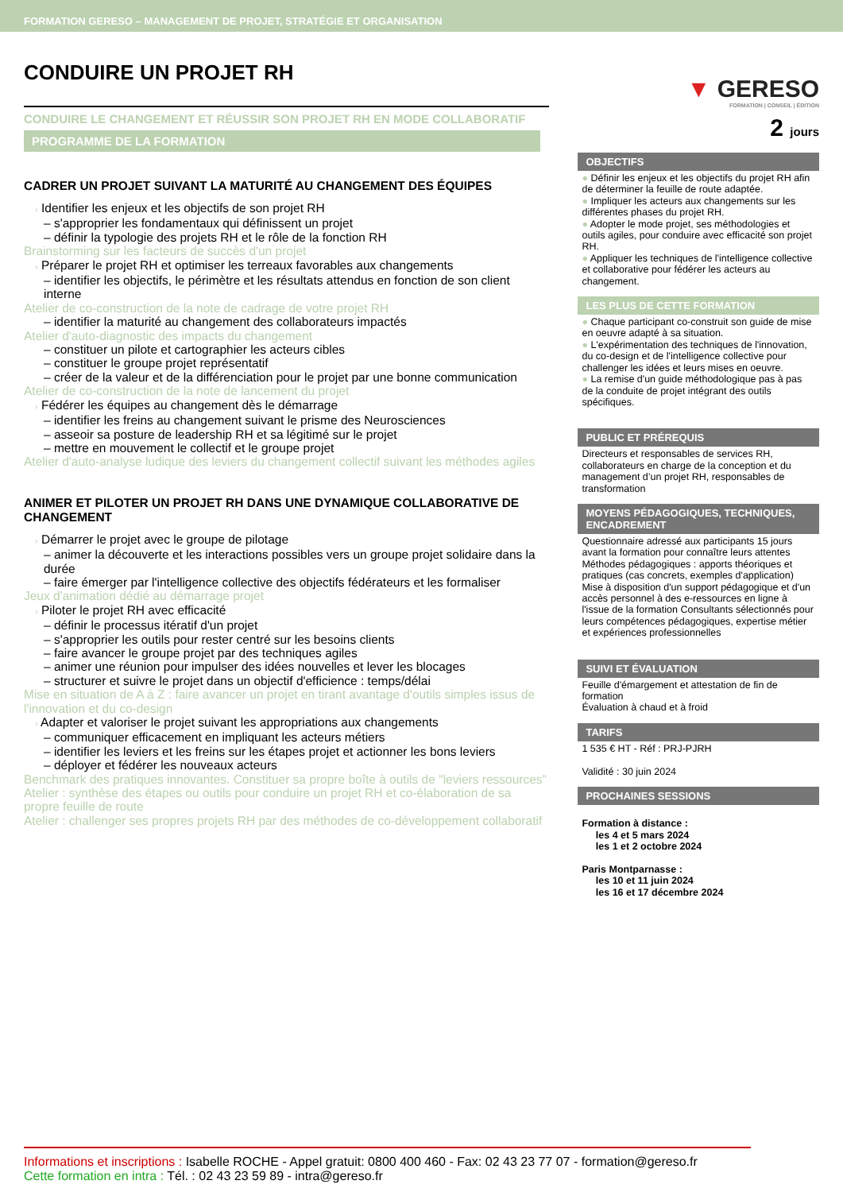FORMATION GERESO – MANAGEMENT DE PROJET, STRATÉGIE ET ORGANISATION
CONDUIRE UN PROJET RH
CONDUIRE LE CHANGEMENT ET RÉUSSIR SON PROJET RH EN MODE COLLABORATIF
PROGRAMME DE LA FORMATION
CADRER UN PROJET SUIVANT LA MATURITÉ AU CHANGEMENT DES ÉQUIPES
› Identifier les enjeux et les objectifs de son projet RH
– s'approprier les fondamentaux qui définissent un projet
– définir la typologie des projets RH et le rôle de la fonction RH
Brainstorming sur les facteurs de succès d'un projet
› Préparer le projet RH et optimiser les terreaux favorables aux changements
– identifier les objectifs, le périmètre et les résultats attendus en fonction de son client interne
Atelier de co-construction de la note de cadrage de votre projet RH
– identifier la maturité au changement des collaborateurs impactés
Atelier d'auto-diagnostic des impacts du changement
– constituer un pilote et cartographier les acteurs cibles
– constituer le groupe projet représentatif
– créer de la valeur et de la différenciation pour le projet par une bonne communication
Atelier de co-construction de la note de lancement du projet
› Fédérer les équipes au changement dès le démarrage
– identifier les freins au changement suivant le prisme des Neurosciences
– asseoir sa posture de leadership RH et sa légitimé sur le projet
– mettre en mouvement le collectif et le groupe projet
Atelier d'auto-analyse ludique des leviers du changement collectif suivant les méthodes agiles
ANIMER ET PILOTER UN PROJET RH DANS UNE DYNAMIQUE COLLABORATIVE DE CHANGEMENT
› Démarrer le projet avec le groupe de pilotage
– animer la découverte et les interactions possibles vers un groupe projet solidaire dans la durée
– faire émerger par l'intelligence collective des objectifs fédérateurs et les formaliser
Jeux d'animation dédié au démarrage projet
› Piloter le projet RH avec efficacité
– définir le processus itératif d'un projet
– s'approprier les outils pour rester centré sur les besoins clients
– faire avancer le groupe projet par des techniques agiles
– animer une réunion pour impulser des idées nouvelles et lever les blocages
– structurer et suivre le projet dans un objectif d'efficience : temps/délai
Mise en situation de A à Z : faire avancer un projet en tirant avantage d'outils simples issus de l'innovation et du co-design
› Adapter et valoriser le projet suivant les appropriations aux changements
– communiquer efficacement en impliquant les acteurs métiers
– identifier les leviers et les freins sur les étapes projet et actionner les bons leviers
– déployer et fédérer les nouveaux acteurs
Benchmark des pratiques innovantes. Constituer sa propre boîte à outils de "leviers ressources"
Atelier : synthèse des étapes ou outils pour conduire un projet RH et co-élaboration de sa propre feuille de route
Atelier : challenger ses propres projets RH par des méthodes de co-développement collaboratif
▼ GERESO
FORMATION | CONSEIL | ÉDITION
2 jours
OBJECTIFS
● Définir les enjeux et les objectifs du projet RH afin de déterminer la feuille de route adaptée.
● Impliquer les acteurs aux changements sur les différentes phases du projet RH.
● Adopter le mode projet, ses méthodologies et outils agiles, pour conduire avec efficacité son projet RH.
● Appliquer les techniques de l'intelligence collective et collaborative pour fédérer les acteurs au changement.
LES PLUS DE CETTE FORMATION
● Chaque participant co-construit son guide de mise en oeuvre adapté à sa situation.
● L'expérimentation des techniques de l'innovation, du co-design et de l'intelligence collective pour challenger les idées et leurs mises en oeuvre.
● La remise d'un guide méthodologique pas à pas de la conduite de projet intégrant des outils spécifiques.
PUBLIC ET PRÉREQUIS
Directeurs et responsables de services RH, collaborateurs en charge de la conception et du management d’un projet RH, responsables de transformation
MOYENS PÉDAGOGIQUES, TECHNIQUES, ENCADREMENT
Questionnaire adressé aux participants 15 jours avant la formation pour connaître leurs attentes Méthodes pédagogiques : apports théoriques et pratiques (cas concrets, exemples d'application) Mise à disposition d'un support pédagogique et d'un accès personnel à des e-ressources en ligne à l'issue de la formation Consultants sélectionnés pour leurs compétences pédagogiques, expertise métier et expériences professionnelles
SUIVI ET ÉVALUATION
Feuille d'émargement et attestation de fin de formation
Évaluation à chaud et à froid
TARIFS
1 535 € HT - Réf : PRJ-PJRH
Validité : 30 juin 2024
PROCHAINES SESSIONS
Formation à distance :
les 4 et 5 mars 2024
les 1 et 2 octobre 2024
Paris Montparnasse :
les 10 et 11 juin 2024
les 16 et 17 décembre 2024
Informations et inscriptions : Isabelle ROCHE - Appel gratuit: 0800 400 460 - Fax: 02 43 23 77 07 - formation@gereso.fr
Cette formation en intra : Tél. : 02 43 23 59 89 - intra@gereso.fr